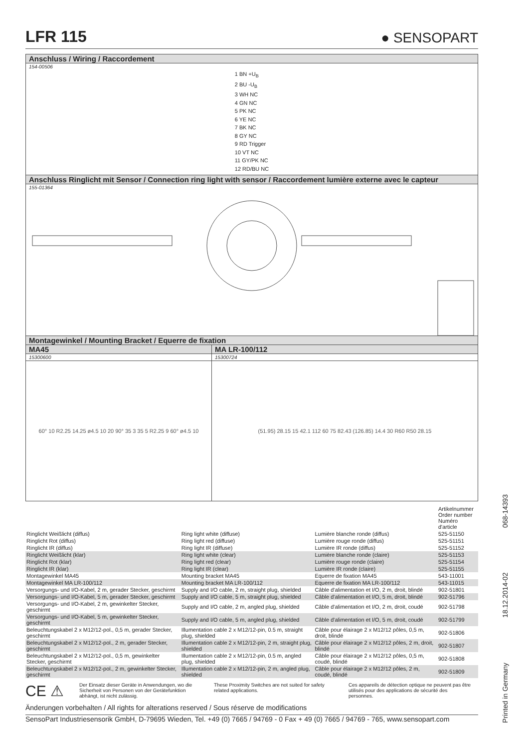LFR 115
● SENSOPART
Anschluss / Wiring / Raccordement
154-00506
1 BN +U<sub>B</sub>
2 BU -U<sub>B</sub>
3 WH NC
4 GN NC
5 PK NC
6 YE NC
7 BK NC
8 GY NC
9 RD Trigger
10 VT NC
11 GY/PK NC
12 RD/BU NC
Anschluss Ringlicht mit Sensor / Connection ring light with sensor / Raccordement lumière externe avec le capteur
155-01364
Montagewinkel / Mounting Bracket / Equerre de fixation
MA45
15300600
60° 10 R2.25 14.25 ø4.5 10 20 90° 35 3 35 5 R2.25 9 60° ø4.5 10
MA LR-100/112
15300724
(51.95) 28.15 15 42.1 112 60 75 82.43 (126.85) 14.4 30 R60 R50 28.15
| | | | Artikelnummer Order number Numéro d'article |
| Ringlicht Weißlicht (diffus) | Ring light white (diffuse) | Lumière blanche ronde (diffus) | 525-51150 |
| Ringlicht Rot (diffus) | Ring light red (diffuse) | Lumière rouge ronde (diffus) | 525-51151 |
| Ringlicht IR (diffus) | Ring light IR (diffuse) | Lumière IR ronde (diffus) | 525-51152 |
| Ringlicht Weißlicht (klar) | Ring light white (clear) | Lumière blanche ronde (claire) | 525-51153 |
| Ringlicht Rot (klar) | Ring light red (clear) | Lumière rouge ronde (claire) | 525-51154 |
| Ringlicht IR (klar) | Ring light IR (clear) | Lumière IR ronde (claire) | 525-51155 |
| Montagewinkel MA45 | Mounting bracket MA45 | Equerre de fixation MA45 | 543-11001 |
| Montagewinkel MA LR-100/112 | Mounting bracket MA LR-100/112 | Equerre de fixation MA LR-100/112 | 543-11015 |
| Versorgungs- und I/O-Kabel, 2 m, gerader Stecker, geschirmt | Supply and I/O cable, 2 m, straight plug, shielded | Câble d'alimentation et I/O, 2 m, droit, blindé | 902-51801 |
| Versorgungs- und I/O-Kabel, 5 m, gerader Stecker, geschirmt | Supply and I/O cable, 5 m, straight plug, shielded | Câble d'alimentation et I/O, 5 m, droit, blindé | 902-51796 |
| Versorgungs- und I/O-Kabel, 2 m, gewinkelter Stecker, geschirmt | Supply and I/O cable, 2 m, angled plug, shielded | Câble d'alimentation et I/O, 2 m, droit, coudé | 902-51798 |
| Versorgungs- und I/O-Kabel, 5 m, gewinkelter Stecker, geschirmt | Supply and I/O cable, 5 m, angled plug, shielded | Câble d'alimentation et I/O, 5 m, droit, coudé | 902-51799 |
| Beleuchtungskabel 2 x M12/12-pol., 0,5 m, gerader Stecker, geschirmt | Illumentation cable 2 x M12/12-pin, 0.5 m, straight plug, shielded | Câble pour élairage 2 x M12/12 pôles, 0,5 m, droit, blindé | 902-51806 |
| Beleuchtungskabel 2 x M12/12-pol., 2 m, gerader Stecker, geschirmt | Illumentation cable 2 x M12/12-pin, 2 m, straight plug, shielded | Câble pour élairage 2 x M12/12 pôles, 2 m, droit, blindé | 902-51807 |
| Beleuchtungskabel 2 x M12/12-pol., 0,5 m, gewinkelter Stecker, geschirmt | Illumentation cable 2 x M12/12-pin, 0.5 m, angled plug, shielded | Câble pour élairage 2 x M12/12 pôles, 0,5 m, coudé, blindé | 902-51808 |
| Beleuchtungskabel 2 x M12/12-pol., 2 m, gewinkelter Stecker, geschirmt | Illumentation cable 2 x M12/12-pin, 2 m, angled plug, shielded | Câble pour élairage 2 x M12/12 pôles, 2 m, coudé, blindé | 902-51809 |
CE ⚠
Der Einsatz dieser Geräte in Anwendungen, wo die Sicherheit von Personen von der Gerätefunktion abhängt, ist nicht zulässig.
These Proximity Switches are not suited for safety related applications.
Ces appareils de détection optique ne peuvent pas être utilisés pour des applications de sécurité des personnes.
Änderungen vorbehalten / All rights for alterations reserved / Sous réserve de modifications
SensoPart Industriesensorik GmbH, D-79695 Wieden, Tel. +49 (0) 7665 / 94769 - 0 Fax + 49 (0) 7665 / 94769 - 765, www.sensopart.com
Printed in Germany 18.12.2014-02 068-14393